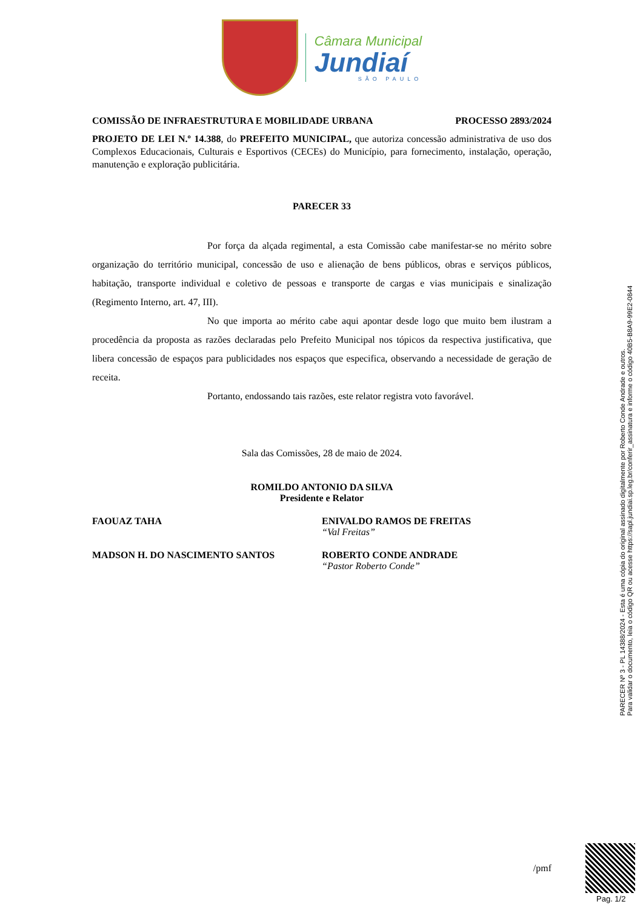Câmara Municipal
Jundiaí
SÃO PAULO
COMISSÃO DE INFRAESTRUTURA E MOBILIDADE URBANA PROCESSO 2893/2024
PROJETO DE LEI N.º 14.388, do PREFEITO MUNICIPAL, que autoriza concessão administrativa de uso dos Complexos Educacionais, Culturais e Esportivos (CECEs) do Município, para fornecimento, instalação, operação, manutenção e exploração publicitária.
PARECER 33
Por força da alçada regimental, a esta Comissão cabe manifestar-se no mérito sobre organização do território municipal, concessão de uso e alienação de bens públicos, obras e serviços públicos, habitação, transporte individual e coletivo de pessoas e transporte de cargas e vias municipais e sinalização (Regimento Interno, art. 47, III).
No que importa ao mérito cabe aqui apontar desde logo que muito bem ilustram a procedência da proposta as razões declaradas pelo Prefeito Municipal nos tópicos da respectiva justificativa, que libera concessão de espaços para publicidades nos espaços que especifica, observando a necessidade de geração de receita.
Portanto, endossando tais razões, este relator registra voto favorável.
Sala das Comissões, 28 de maio de 2024.
ROMILDO ANTONIO DA SILVA
Presidente e Relator
FAOUAZ TAHA ENIVALDO RAMOS DE FREITAS
“Val Freitas”
MADSON H. DO NASCIMENTO SANTOS ROBERTO CONDE ANDRADE
“Pastor Roberto Conde”
/pmf
PARECER Nº 3 - PL 14388/2024 - Esta é uma cópia do original assinado digitalmente por Roberto Conde Andrade e outros.
Para validar o documento, leia o código QR ou acesse https://sapl.jundiai.sp.leg.br/conferir_assinatura e informe o código 40B5-B8A9-99E2-0844
Pag. 1/2